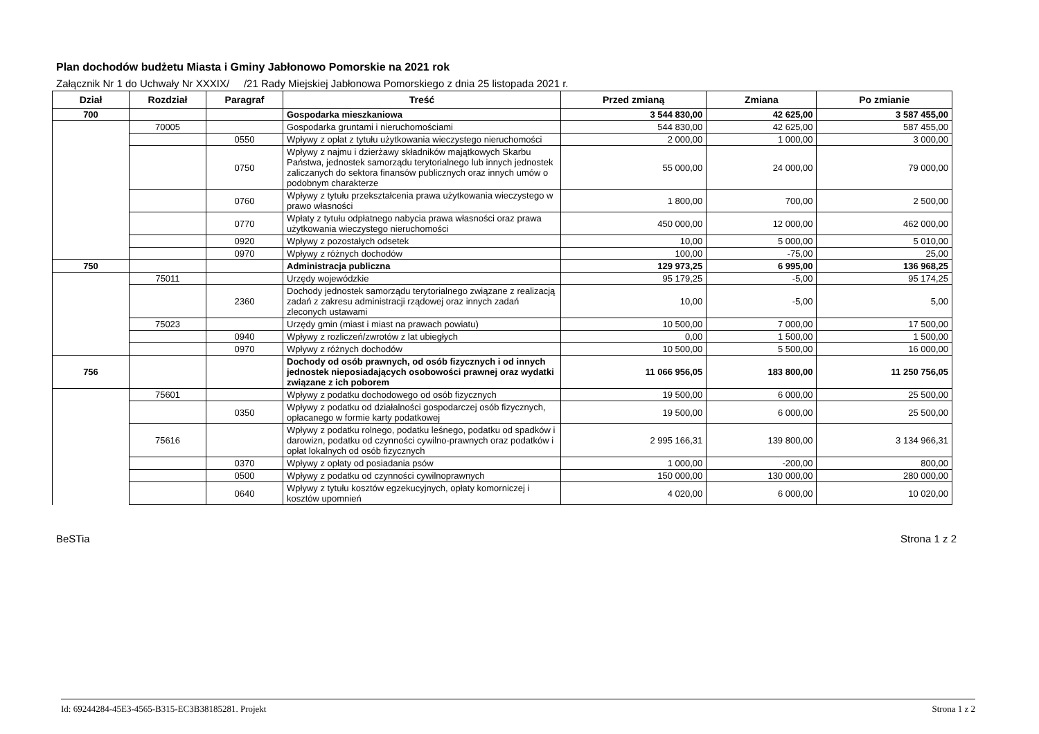Plan dochodów budżetu Miasta i Gminy Jabłonowo Pomorskie na 2021 rok
Załącznik Nr 1 do Uchwały Nr XXXIX/ /21 Rady Miejskiej Jabłonowa Pomorskiego z dnia 25 listopada 2021 r.
| Dział | Rozdział | Paragraf | Treść | Przed zmianą | Zmiana | Po zmianie |
| --- | --- | --- | --- | --- | --- | --- |
| 700 | | | Gospodarka mieszkaniowa | 3 544 830,00 | 42 625,00 | 3 587 455,00 |
| | 70005 | | Gospodarka gruntami i nieruchomościami | 544 830,00 | 42 625,00 | 587 455,00 |
| | | 0550 | Wpływy z opłat z tytułu użytkowania wieczystego nieruchomości | 2 000,00 | 1 000,00 | 3 000,00 |
| | | 0750 | Wpływy z najmu i dzierżawy składników majątkowych Skarbu Państwa, jednostek samorządu terytorialnego lub innych jednostek zaliczanych do sektora finansów publicznych oraz innych umów o podobnym charakterze | 55 000,00 | 24 000,00 | 79 000,00 |
| | | 0760 | Wpływy z tytułu przekształcenia prawa użytkowania wieczystego w prawo własności | 1 800,00 | 700,00 | 2 500,00 |
| | | 0770 | Wpłaty z tytułu odpłatnego nabycia prawa własności oraz prawa użytkowania wieczystego nieruchomości | 450 000,00 | 12 000,00 | 462 000,00 |
| | | 0920 | Wpływy z pozostałych odsetek | 10,00 | 5 000,00 | 5 010,00 |
| | | 0970 | Wpływy z różnych dochodów | 100,00 | -75,00 | 25,00 |
| 750 | | | Administracja publiczna | 129 973,25 | 6 995,00 | 136 968,25 |
| | 75011 | | Urzędy wojewódzkie | 95 179,25 | -5,00 | 95 174,25 |
| | | 2360 | Dochody jednostek samorządu terytorialnego związane z realizacją zadań z zakresu administracji rządowej oraz innych zadań zleconych ustawami | 10,00 | -5,00 | 5,00 |
| | 75023 | | Urzędy gmin (miast i miast na prawach powiatu) | 10 500,00 | 7 000,00 | 17 500,00 |
| | | 0940 | Wpływy z rozliczeń/zwrotów z lat ubiegłych | 0,00 | 1 500,00 | 1 500,00 |
| | | 0970 | Wpływy z różnych dochodów | 10 500,00 | 5 500,00 | 16 000,00 |
| 756 | | | Dochody od osób prawnych, od osób fizycznych i od innych jednostek nieposiadających osobowości prawnej oraz wydatki związane z ich poborem | 11 066 956,05 | 183 800,00 | 11 250 756,05 |
| | 75601 | | Wpływy z podatku dochodowego od osób fizycznych | 19 500,00 | 6 000,00 | 25 500,00 |
| | | 0350 | Wpływy z podatku od działalności gospodarczej osób fizycznych, opłacanego w formie karty podatkowej | 19 500,00 | 6 000,00 | 25 500,00 |
| | 75616 | | Wpływy z podatku rolnego, podatku leśnego, podatku od spadków i darowizn, podatku od czynności cywilno-prawnych oraz podatków i opłat lokalnych od osób fizycznych | 2 995 166,31 | 139 800,00 | 3 134 966,31 |
| | | 0370 | Wpływy z opłaty od posiadania psów | 1 000,00 | -200,00 | 800,00 |
| | | 0500 | Wpływy z podatku od czynności cywilnoprawnych | 150 000,00 | 130 000,00 | 280 000,00 |
| | | 0640 | Wpływy z tytułu kosztów egzekucyjnych, opłaty komorniczej i kosztów upomnień | 4 020,00 | 6 000,00 | 10 020,00 |
BeSTia Strona 1 z 2
Id: 69244284-45E3-4565-B315-EC3B38185281. Projekt Strona 1 z 2